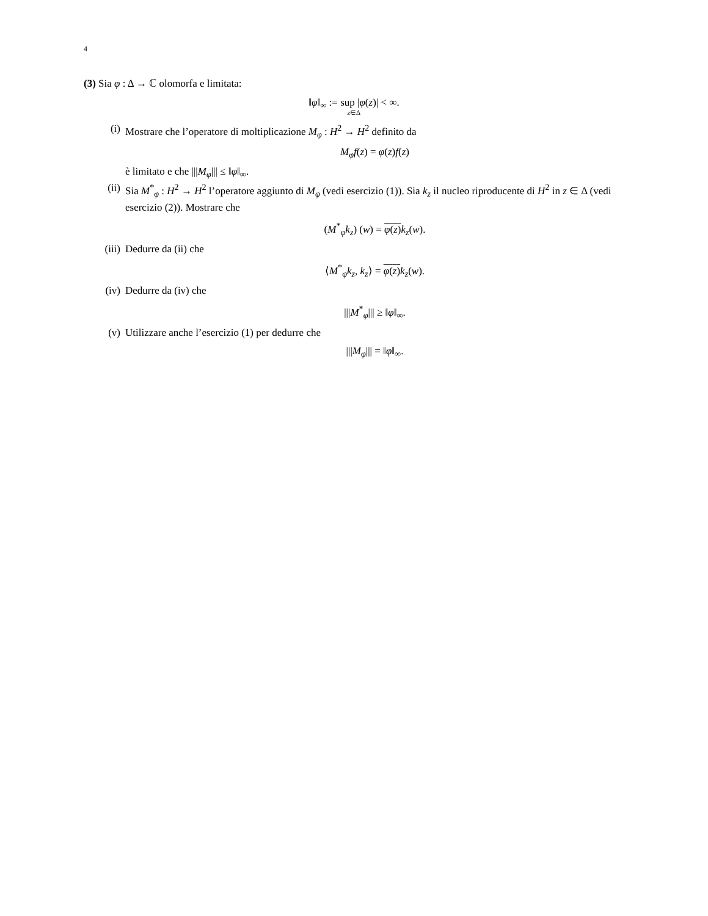4
(3) Sia φ : Δ → ℂ olomorfa e limitata:
‖φ‖<sub>∞</sub> := sup |φ(z)| < ∞.
z∈Δ
(i) Mostrare che l’operatore di moltiplicazione M<sub>φ</sub> : H<sup>2</sup> → H<sup>2</sup> definito da
M<sub>φ</sub>f(z) = φ(z)f(z)
è limitato e che |||M<sub>φ</sub>||| ≤ ‖φ‖<sub>∞</sub>.
(ii)
Sia M<sup>*</sup><sub>φ</sub> : H<sup>2</sup> → H<sup>2</sup> l’operatore aggiunto di M<sub>φ</sub> (vedi esercizio (1)). Sia k<sub>z</sub> il nucleo riproducente di H<sup>2</sup> in z ∈ Δ (vedi esercizio (2)). Mostrare che
(M<sup>*</sup><sub>φ</sub>k<sub>z</sub>) (w) = φ(z) k<sub>z</sub>(w).
(iii)
Dedurre da (ii) che
⟨M<sup>*</sup><sub>φ</sub>k<sub>z</sub>, k<sub>z</sub>⟩ = φ(z) k<sub>z</sub>(w).
(iv)
Dedurre da (iv) che
|||M<sup>*</sup><sub>φ</sub>||| ≥ ‖φ‖<sub>∞</sub>.
(v) Utilizzare anche l’esercizio (1) per dedurre che
|||M<sub>φ</sub>||| = ‖φ‖<sub>∞</sub>.